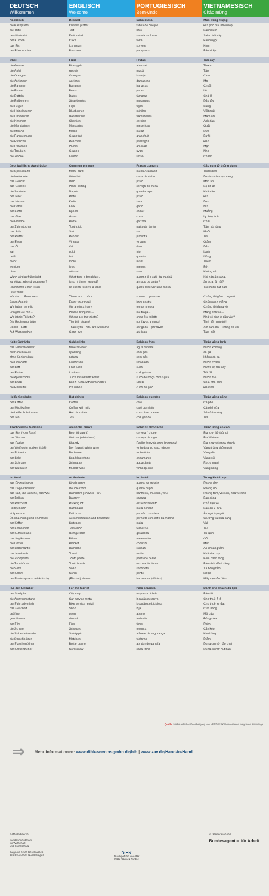| DEUTSCH | ENGLISCH | PORTUGIESISCH | VIETNAMESISCH |
| --- | --- | --- | --- |
| Willkommen | Welcome | Bem-vindo | Chào mừng |
| Nachtisch | Dessert | Sobremesa | Món tráng miệng |
| die Käseplatte | Cheese platter | tabua de queijos | Đĩa phô mai nhiều loại |
| die Torte | Tart | bolo | Bánh kem |
| der Obstsalat | Fruit salad | salada de frutas | Salad trái cây |
| der Kuchen | Cake | torta | Bánh ngọt |
| das Eis | Ice cream | sorvete | Kem |
| der Pfannkuchen | Pancake | panqueca | Bánh kếp |
| Obst | Fruit | Frutas | Trái cây |
| die Ananas | Pineapple | abacaxi | Thơm |
| die Äpfel | Appels | maçã | Táo |
| die Orangen | Oranges | laranja | Cam |
| die Aprikosen | Apricots | damascos | Mơ |
| die Bananen | Bananas | bananas | Chuối |
| die Birnen | Pears | peras | Lê |
| die Datteln | Dates | tâmaras | Chà là |
| die Erdbeeren | Strawberries | morangos | Dâu tây |
| die Feigen | Figs | figos | Sung |
| die Heidelbeeren | Blueberries | mirtilos | Việt quất |
| die Himbeeren | Raspberries | framboesas | Mâm xôi |
| die Kirschen | Cherries | cerejas | Anh đào |
| die Mandarinen | Mandarins | mexericas | Quýt |
| die Melone | Melon | melão | Dưa |
| die Pampelmuse | Grapefruit | grapefruit | Bưởi |
| die Pfirsiche | Peaches | pêssegos | Đào |
| die Pflaumen | Plums | ameixas | Mận |
| die Trauben | Grapes | uvas | Nho |
| die Zitrone | Lemon | limão | Chanh |
| Gebräuchliche Ausdrücke | Common phrases | Frases comuns | Các cụm từ thông dụng |
| die Speisekarte | Menu-card | menu / cardápio | Thực đơn |
| die Weinkarte | Wine list | carta de vinho | Danh sách rượu vang |
| das Gericht | Dish | prato | Món ăn |
| das Gedeck | Place setting | serviço de mesa | Bộ đồ ăn |
| die Serviette | Napkin | guardanapo | Khăn ăn |
| der Teller | Plate | prato | Đĩa |
| das Messer | Knife | faca | Dao |
| die Gabel | Fork | garfo | Nĩa |
| der Löffel | Spoon | colher | Muỗng |
| das Glas | Glass | copo | Ly thủy tinh |
| die Flasche | Bottle | garrafa | Chai |
| der Zahnstocher | Toothpick | palito de dente | Tăm xỉa răng |
| das Salz | Salt | sal | Muối |
| der Pfeffer | Pepper | pimenta | Tiêu |
| der Essig | Vinegar | vinagre | Giấm |
| das Öl | Oil | óleo | Dầu |
| kalt | cold | frio | Lạnh |
| heiß | hot | quente | Nóng |
| mehr | more | mais | Thêm |
| weniger | less | menos | Bớt |
| ohne | without | sem | Không có |
| Wann wird gefrühstückt, zu Mittag, Abend gegessen? | What time is breakfast / lunch / dinner served? | quando é o café da manhã, almoço ou jantar? | Khi nào ăn sáng, ăn trưa, ăn tối? |
| Ich möchte einen Tisch reservieren | I'd like to reserve a table | quero reservar uma mesa | Tôi muốn đặt bàn |
| Wir sind ... Personen | There are ... of us | somos ... pessoas | Chúng tôi gồm ... người |
| Guten Appetit | Enjoy your meal | bom apetite | Chúc ngon miệng |
| Wir haben es eilig | We are in a hurry | temos pressa | Chúng tôi đang vội |
| Bringen Sie mir ... | Please bring me ... | me traga ... | Mang cho tôi ... |
| Wo ist die Toilette? | Where are the toilets? | onde é o toilette | Nhà vệ sinh ở đâu vậy? |
| Die Rechnung, bitte! | The bill, please! | por favor, a conta! | Tính tiền giúp tôi! |
| Danke – Bitte | Thank you – You are welcome | obrigado – por favor | Xin cảm ơn – không có chi |
| Auf Wiedersehen | Good-bye | até logo | Tạm biệt |
| Kalte Getränke | Cold drinks | Bebidas frias | Thức uống lạnh |
| das Mineralwasser | Mineral water | água mineral | Nước khoáng |
| mit Kohlensäure | sparkling | com gás | có ga |
| ohne Kohlensäure | natural | sem gás | không có ga |
| die Limonade | Lemonade | limonada | Nước chanh |
| der Saft | Fruit juice | suco | Nước ép trái cây |
| der Eistee | Iced tea | chá gelado | Trà đá |
| die Apfelschorle | Juice mixed with water | suco de maça com água | Nước táo |
| der Spezi | Spezi (Cola with lemonade) | Spezi | Cola pha cam |
| die Eiswürfel | Ice cubes | cubo de gelo | Đá viên |
| Heiße Getränke | Hot drinks | Bebidas quentes | Thức uống nóng |
| der Kaffee | Coffee | café | Cà phê |
| der Milchkaffee | Coffee with milk | café com leite | Cà phê sữa |
| die heiße Schokolade | Hot chocolate | chocolate quente | Sô-cô-la nóng |
| der Tee | Tea | chá gelado | Trà |
| Alkoholische Getränke | Alcoholic drinks | Bebidas alcoólicas | Thức uống có cồn |
| das Bier (vom Fass) | Beer (draught) | cerveja / chope | Bia tươi (từ thùng) |
| das Weizen | Weizen (white beer) | cerveja de trigo | Bia Weizen |
| das Radler | Shandy | Radler (cerveja com limonada) | Bia pha với soda chanh |
| der Weißwein trocken (süß) | Dry (sweet) white wine | vinho branco seco (doce) | Vang trắng khô (ngọt) |
| der Rotwein | Red wine | vinho tinto | Vang đỏ |
| der Sekt | Sparkling winde | espumante | Vang sủi |
| der Schnaps | Schnapps | aguardente | Rượu mạnh |
| der Glühwein | Mulled wine | vinho quente | Vang nóng |
| Im Hotel | At the hotel | No hotel | Trong khách sạn |
| das Einzelzimmer | Single room | quarto de solteiro | Phòng đơn |
| das Doppelzimmer | Double room | quarto duplo | Phòng đôi |
| das Bad, die Dusche, das WC | Bathroom / shower / WC | banheiro, chuveiro, WC | Phòng tắm, vòi sen, nhà vệ sinh |
| der Balkon | Balcony | sacada | Ban công |
| der Parkplatz | Parking lot | estacionamento | Chỗ đậu xe |
| Halbpension | Half board | meia pensão | Bao ăn 2 bữa |
| Vollpension | Full board | pensão completa | Ăn ngủ trọn gói |
| Übernachtung und Frühstück | Accommodation and breakfast | pernoite com café da manhã | Giường và bữa sáng |
| der Koffer | Suitcase | mala | Vali |
| der Fernsehen | Television | televisão | Tivi |
| der Kühlschrank | Refrigerator | geladeira | Tủ lạnh |
| das Kopfkissen | Pillow | travesseiro | Gối |
| die Decke | Blanket | cobertor | Mền |
| der Bademantel | Bathrobe | roupão | Áo choàng tắm |
| das Handtuch | Towel | toalha | Khăn lau tay |
| die Zahnpaste | Tooth paste | pasta de dente | Kem đánh răng |
| die Zahnbürste | Tooth brush | escova de dente | Bàn chải đánh răng |
| die Seife | Soap | sabonete | Xà bông tắm |
| der Kamm | Comb | pente | Lược |
| der Rasierapparat (elektrisch) | (Electric) shaver | barbeador (elétrico) | Máy cạo râu điện |
| Für den Urlauber | For the tourist | Para o turista | Dành cho khách du lịch |
| der Stadtplan | City map | mapa da cidade | Bản đồ |
| die Autovermietung | Car service rental | locação de carro | Cho thuê ô tô |
| der Fahrradverleih | Bike service rental | locação de bicicleta | Cho thuê xe đạp |
| das Geschäft | Shop | loja | Cửa hàng |
| geöffnet | open | aberto | Mở cửa |
| geschlossen | closed | fechado | Đóng cửa |
| der Film | Film | filme | Phim |
| die Schere | Scissors | tesoura | Cây kéo |
| die Sicherheitsnadel | Safety pin | alfinete de segurança | Kim băng |
| die Streichhölzer | Matches | fósforos | Diêm |
| der Flaschenöffner | Bottle opener | abridor de garrafa | Dụng cụ mở nắp chai |
| der Korkenzieher | Corkscrew | saca-rolha | Dụng cụ mở nút bần |
Quelle: Mit freundlicher Genehmigung von NETZWERK Unternehmen integrieren Flüchtlinge
⇒ Mehr Informationen: www.dihk-service-gmbh.de/hih | www.zav.de/Hand-in-Hand
Gefördert durch:
Bundesministerium
für Wirtschaft
und Klimaschutz
aufgrund eines Beschlusses
des Deutschen Bundestages
DIHK
Durchgeführt von der
DIHK Service GmbH
in Kooperation mit
Bundesagentur für Arbeit